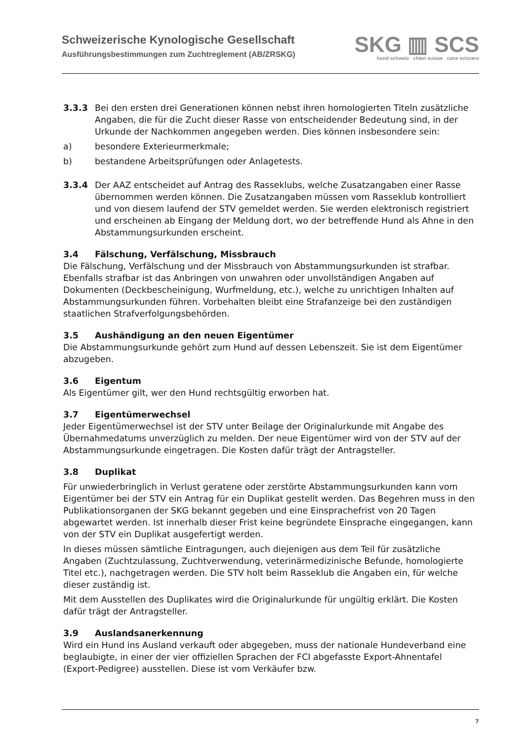Schweizerische Kynologische Gesellschaft
Ausführungsbestimmungen zum Zuchtreglement (AB/ZRSKG)
SKG ▥ SCS
hund schweiz chien suisse cane svizzero
3.3.3 Bei den ersten drei Generationen können nebst ihren homologierten Titeln zusätzliche Angaben, die für die Zucht dieser Rasse von entscheidender Bedeutung sind, in der Urkunde der Nachkommen angegeben werden. Dies können insbesondere sein:
a) besondere Exterieurmerkmale;
b) bestandene Arbeitsprüfungen oder Anlagetests.
3.3.4 Der AAZ entscheidet auf Antrag des Rasseklubs, welche Zusatzangaben einer Rasse übernommen werden können. Die Zusatzangaben müssen vom Rasseklub kontrolliert und von diesem laufend der STV gemeldet werden. Sie werden elektronisch registriert und erscheinen ab Eingang der Meldung dort, wo der betreffende Hund als Ahne in den Abstammungsurkunden erscheint.
3.4 Fälschung, Verfälschung, Missbrauch
Die Fälschung, Verfälschung und der Missbrauch von Abstammungsurkunden ist strafbar. Ebenfalls strafbar ist das Anbringen von unwahren oder unvollständigen Angaben auf Dokumenten (Deckbescheinigung, Wurfmeldung, etc.), welche zu unrichtigen Inhalten auf Abstammungsurkunden führen. Vorbehalten bleibt eine Strafanzeige bei den zuständigen staatlichen Strafverfolgungsbehörden.
3.5 Aushändigung an den neuen Eigentümer
Die Abstammungsurkunde gehört zum Hund auf dessen Lebenszeit. Sie ist dem Eigentümer abzugeben.
3.6 Eigentum
Als Eigentümer gilt, wer den Hund rechtsgültig erworben hat.
3.7 Eigentümerwechsel
Jeder Eigentümerwechsel ist der STV unter Beilage der Originalurkunde mit Angabe des Übernahmedatums unverzüglich zu melden. Der neue Eigentümer wird von der STV auf der Abstammungsurkunde eingetragen. Die Kosten dafür trägt der Antragsteller.
3.8 Duplikat
Für unwiederbringlich in Verlust geratene oder zerstörte Abstammungsurkunden kann vom Eigentümer bei der STV ein Antrag für ein Duplikat gestellt werden. Das Begehren muss in den Publikationsorganen der SKG bekannt gegeben und eine Einsprachefrist von 20 Tagen abgewartet werden. Ist innerhalb dieser Frist keine begründete Einsprache eingegangen, kann von der STV ein Duplikat ausgefertigt werden.
In dieses müssen sämtliche Eintragungen, auch diejenigen aus dem Teil für zusätzliche Angaben (Zuchtzulassung, Zuchtverwendung, veterinärmedizinische Befunde, homologierte Titel etc.), nachgetragen werden. Die STV holt beim Rasseklub die Angaben ein, für welche dieser zuständig ist.
Mit dem Ausstellen des Duplikates wird die Originalurkunde für ungültig erklärt. Die Kosten dafür trägt der Antragsteller.
3.9 Auslandsanerkennung
Wird ein Hund ins Ausland verkauft oder abgegeben, muss der nationale Hundeverband eine beglaubigte, in einer der vier offiziellen Sprachen der FCI abgefasste Export-Ahnentafel (Export-Pedigree) ausstellen. Diese ist vom Verkäufer bzw.
7